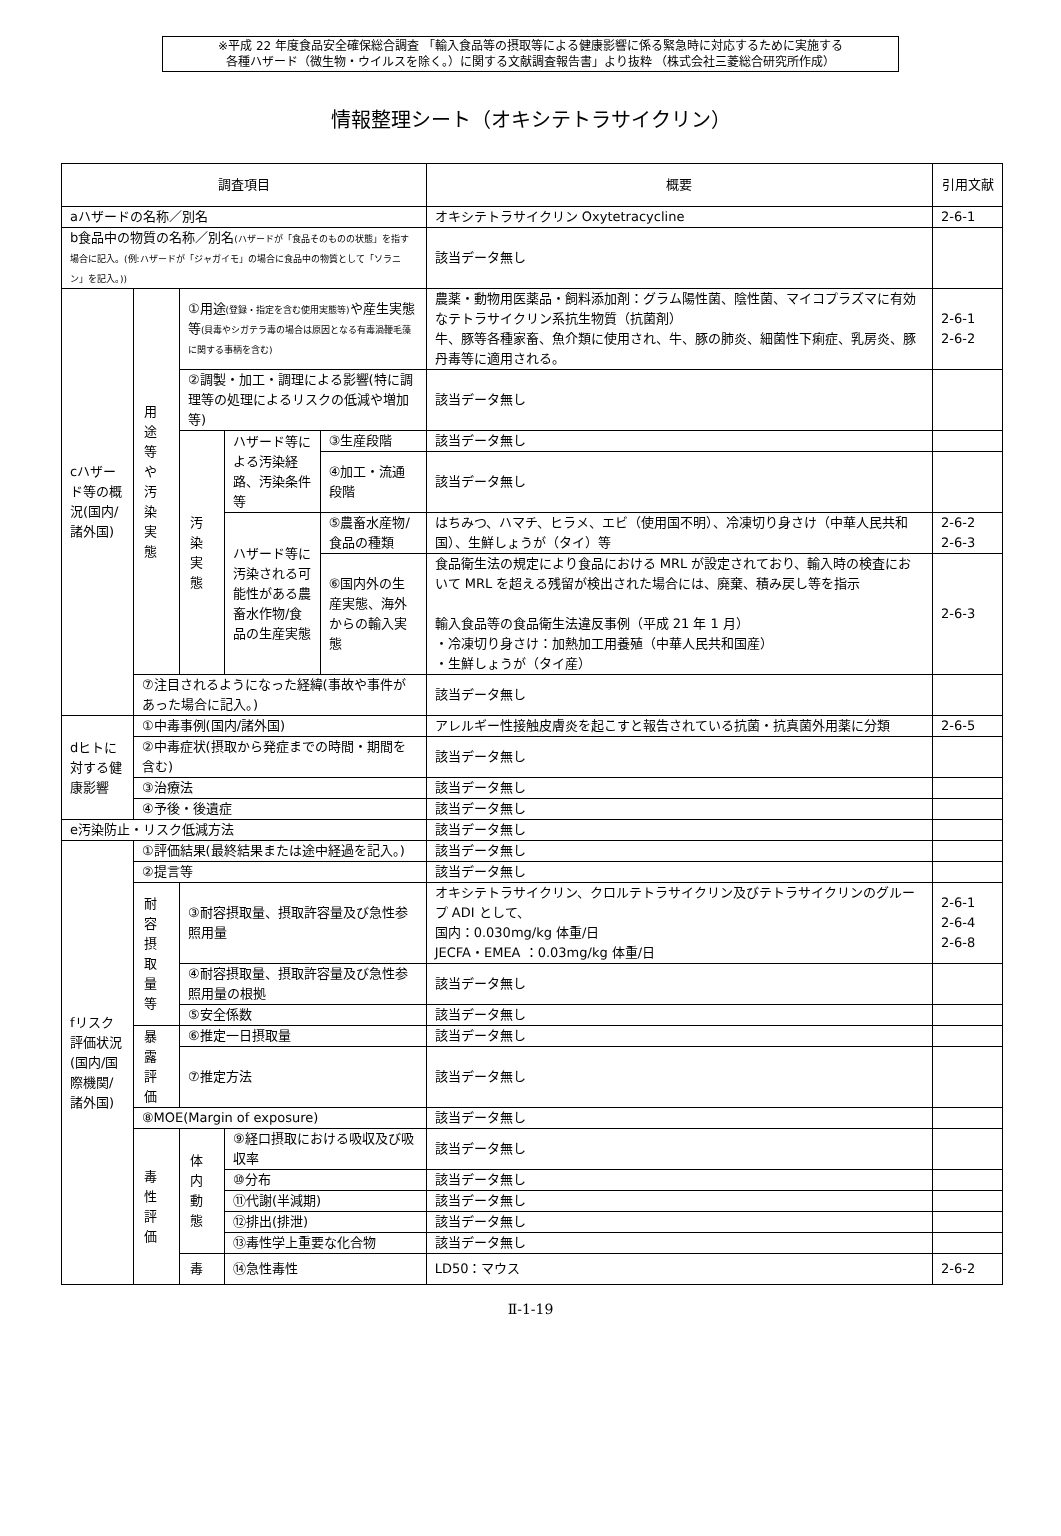※平成 22 年度食品安全確保総合調査 「輸入食品等の摂取等による健康影響に係る緊急時に対応するために実施する
各種ハザード（微生物・ウイルスを除く。）に関する文献調査報告書」より抜粋 （株式会社三菱総合研究所作成）
情報整理シート（オキシテトラサイクリン）
| 調査項目 | | | | | 概要 | 引用文献 |
| --- | --- | --- | --- | --- | --- | --- |
| aハザードの名称／別名 | | | | | オキシテトラサイクリン Oxytetracycline | 2-6-1 |
| b食品中の物質の名称／別名 (ハザードが「食品そのものの状態」を指す場合に記入。(例:ハザードが「ジャガイモ」の場合に食品中の物質として「ソラニン」を記入。)) | | | | | 該当データ無し | |
| cハザード等の概況(国内/諸外国) | 用途等や汚染実態 | ①用途 (登録・指定を含む使用実態等) や産生実態等 (貝毒やシガテラ毒の場合は原因となる有毒渦鞭毛藻に関する事柄を含む) | | | 農薬・動物用医薬品・飼料添加剤：グラム陽性菌、陰性菌、マイコプラズマに有効なテトラサイクリン系抗生物質（抗菌剤） 牛、豚等各種家畜、魚介類に使用され、牛、豚の肺炎、細菌性下痢症、乳房炎、豚丹毒等に適用される。 | 2-6-1 2-6-2 |
| | | ②調製・加工・調理による影響(特に調理等の処理によるリスクの低減や増加等) | | | 該当データ無し | |
| | | 汚染実態 | ハザード等による汚染経路、汚染条件等 | ③生産段階 | 該当データ無し | |
| | | | | ④加工・流通段階 | 該当データ無し | |
| | | | ハザード等に汚染される可能性がある農畜水作物/食品の生産実態 | ⑤農畜水産物/食品の種類 | はちみつ、ハマチ、ヒラメ、エビ（使用国不明）、冷凍切り身さけ（中華人民共和国）、生鮮しょうが（タイ）等 | 2-6-2 2-6-3 |
| | | | | ⑥国内外の生産実態、海外からの輸入実態 | 食品衛生法の規定により食品における MRL が設定されており、輸入時の検査において MRL を超える残留が検出された場合には、廃棄、積み戻し等を指示 輸入食品等の食品衛生法違反事例（平成 21 年 1 月） ・冷凍切り身さけ：加熱加工用養殖（中華人民共和国産） ・生鮮しょうが（タイ産） | 2-6-3 |
| | ⑦注目されるようになった経緯(事故や事件があった場合に記入。) | | | | 該当データ無し | |
| dヒトに対する健康影響 | ①中毒事例(国内/諸外国) | | | | アレルギー性接触皮膚炎を起こすと報告されている抗菌・抗真菌外用薬に分類 | 2-6-5 |
| | ②中毒症状(摂取から発症までの時間・期間を含む) | | | | 該当データ無し | |
| | ③治療法 | | | | 該当データ無し | |
| | ④予後・後遺症 | | | | 該当データ無し | |
| e汚染防止・リスク低減方法 | | | | | 該当データ無し | |
| fリスク評価状況(国内/国際機関/諸外国) | ①評価結果(最終結果または途中経過を記入。) | | | | 該当データ無し | |
| | ②提言等 | | | | 該当データ無し | |
| | 耐容摂取量等 | ③耐容摂取量、摂取許容量及び急性参照用量 | | | オキシテトラサイクリン、クロルテトラサイクリン及びテトラサイクリンのグループ ADI として、 国内：0.030mg/kg 体重/日 JECFA・EMEA ：0.03mg/kg 体重/日 | 2-6-1 2-6-4 2-6-8 |
| | | ④耐容摂取量、摂取許容量及び急性参照用量の根拠 | | | 該当データ無し | |
| | | ⑤安全係数 | | | 該当データ無し | |
| | 暴露評価 | ⑥推定一日摂取量 | | | 該当データ無し | |
| | | ⑦推定方法 | | | 該当データ無し | |
| | ⑧MOE(Margin of exposure) | | | | 該当データ無し | |
| | 毒性評価 | 体内動態 | ⑨経口摂取における吸収及び吸収率 | | 該当データ無し | |
| | | | ⑩分布 | | 該当データ無し | |
| | | | ⑪代謝(半減期) | | 該当データ無し | |
| | | | ⑫排出(排泄) | | 該当データ無し | |
| | | | ⑬毒性学上重要な化合物 | | 該当データ無し | |
| | | 毒 | ⑭急性毒性 | | LD50：マウス | 2-6-2 |
Ⅱ-1-19